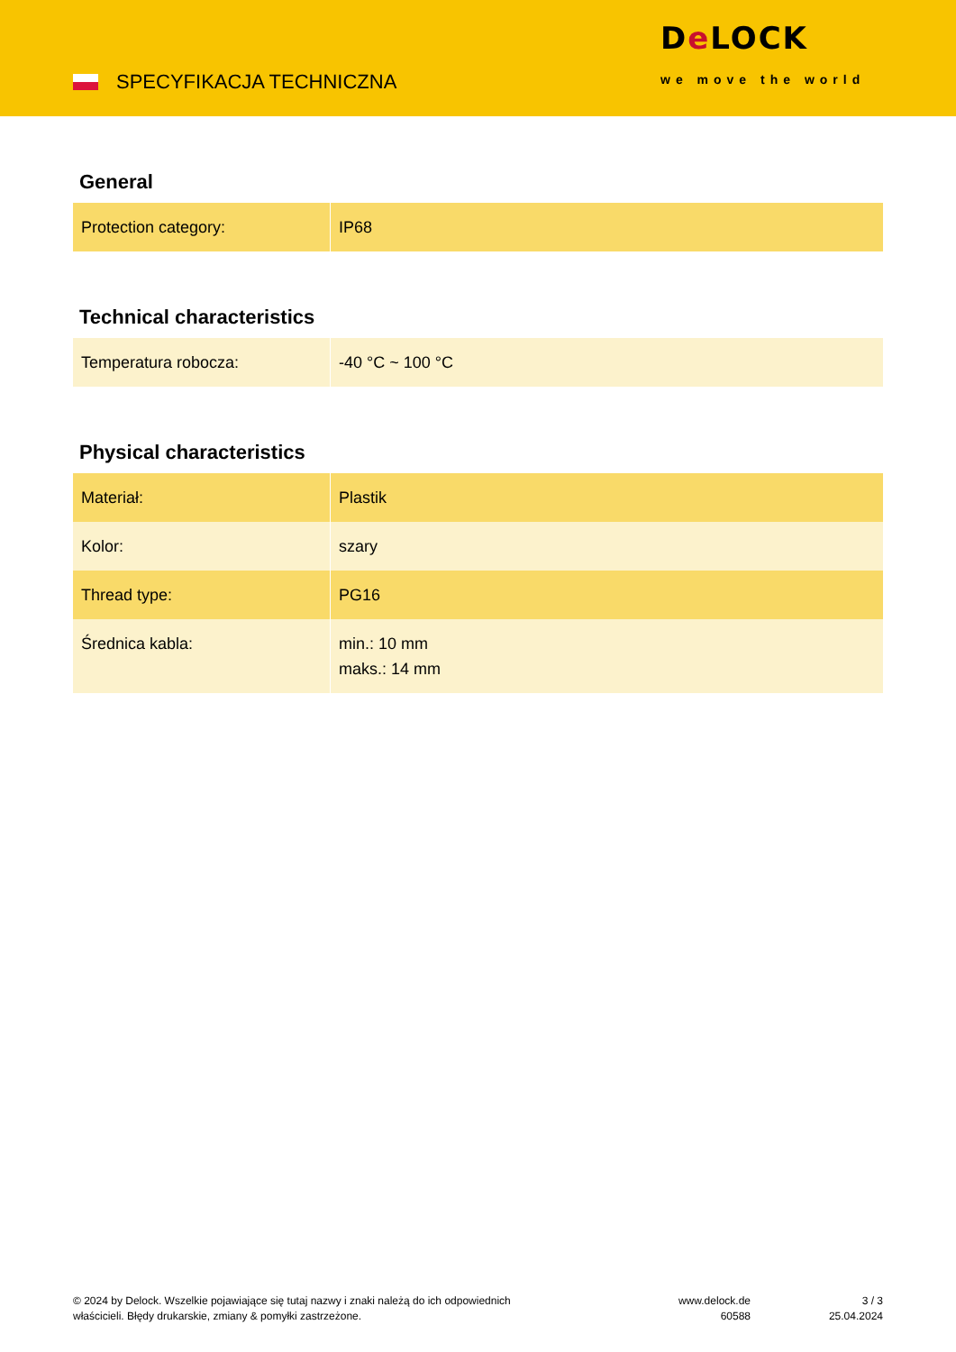SPECYFIKACJA TECHNICZNA
De LOCK
we move the world
General
| Protection category: | IP68 |
Technical characteristics
| Temperatura robocza: | -40 °C ~ 100 °C |
Physical characteristics
| Materiał: | Plastik |
| Kolor: | szary |
| Thread type: | PG16 |
| Średnica kabla: | min.: 10 mm maks.: 14 mm |
© 2024 by Delock. Wszelkie pojawiające się tutaj nazwy i znaki należą do ich odpowiednich właścicieli. Błędy drukarskie, zmiany & pomyłki zastrzeżone.
www.delock.de
60588
3 / 3
25.04.2024